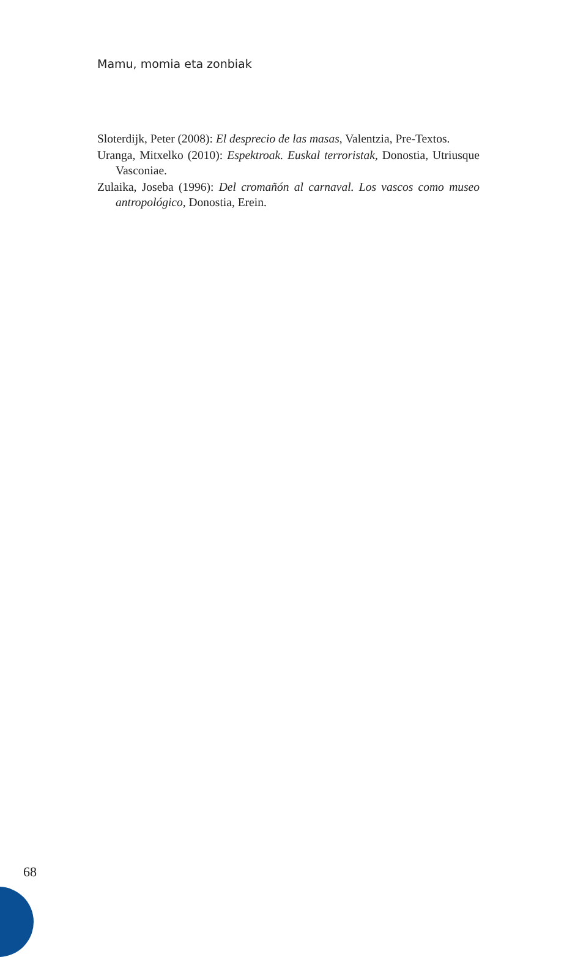Mamu, momia eta zonbiak
Sloterdijk, Peter (2008): El desprecio de las masas, Valentzia, Pre-Textos.
Uranga, Mitxelko (2010): Espektroak. Euskal terroristak, Donostia, Utriusque Vasconiae.
Zulaika, Joseba (1996): Del cromañón al carnaval. Los vascos como museo antropológico, Donostia, Erein.
68